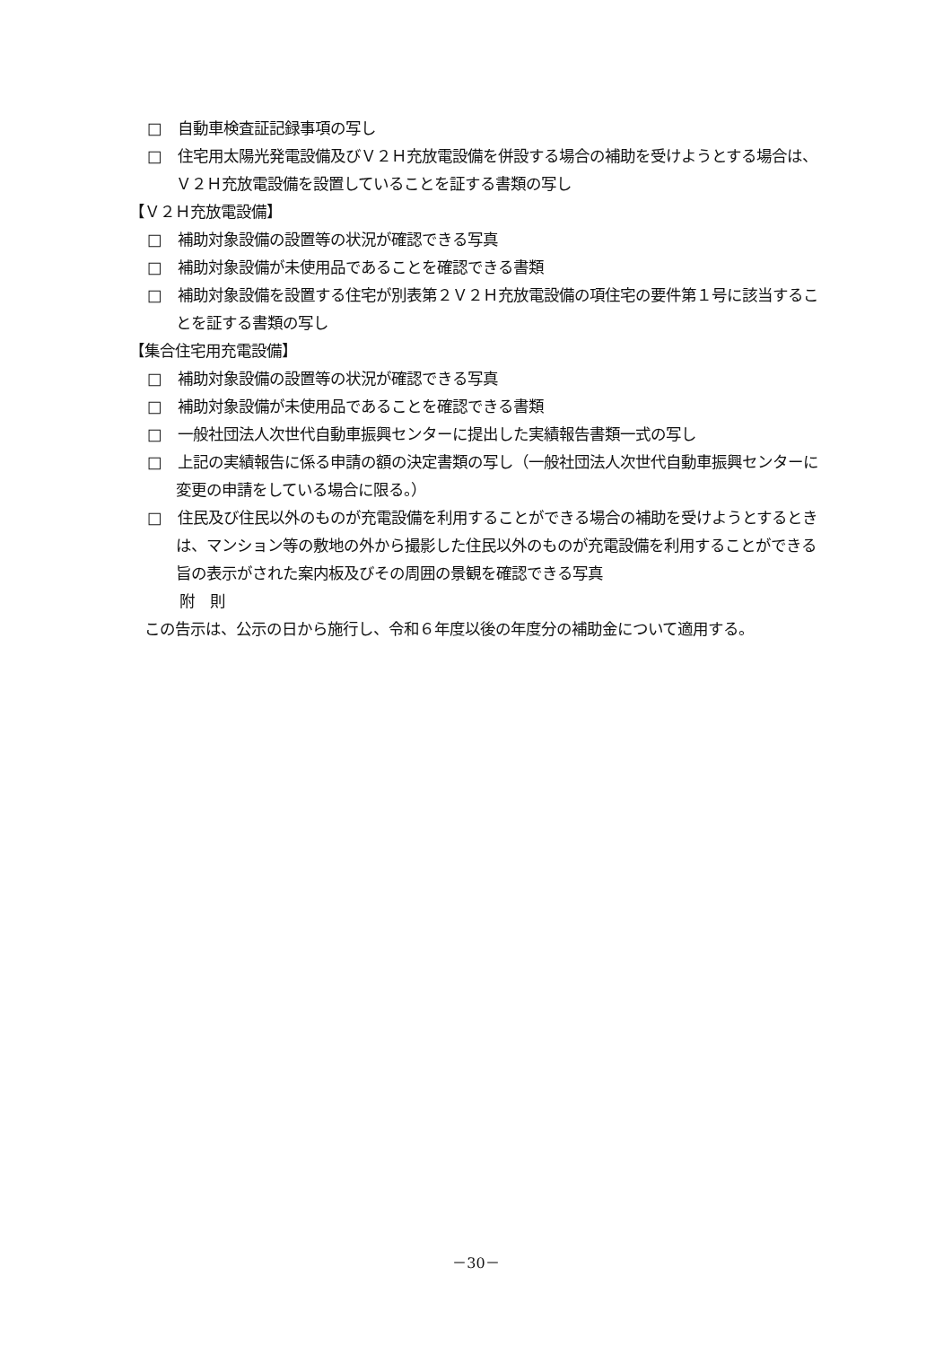□　自動車検査証記録事項の写し
□　住宅用太陽光発電設備及びＶ２Ｈ充放電設備を併設する場合の補助を受けようとする場合は、Ｖ２Ｈ充放電設備を設置していることを証する書類の写し
【Ｖ２Ｈ充放電設備】
□　補助対象設備の設置等の状況が確認できる写真
□　補助対象設備が未使用品であることを確認できる書類
□　補助対象設備を設置する住宅が別表第２Ｖ２Ｈ充放電設備の項住宅の要件第１号に該当することを証する書類の写し
【集合住宅用充電設備】
□　補助対象設備の設置等の状況が確認できる写真
□　補助対象設備が未使用品であることを確認できる書類
□　一般社団法人次世代自動車振興センターに提出した実績報告書類一式の写し
□　上記の実績報告に係る申請の額の決定書類の写し（一般社団法人次世代自動車振興センターに変更の申請をしている場合に限る。）
□　住民及び住民以外のものが充電設備を利用することができる場合の補助を受けようとするときは、マンション等の敷地の外から撮影した住民以外のものが充電設備を利用することができる旨の表示がされた案内板及びその周囲の景観を確認できる写真
附　則
この告示は、公示の日から施行し、令和６年度以後の年度分の補助金について適用する。
－30－